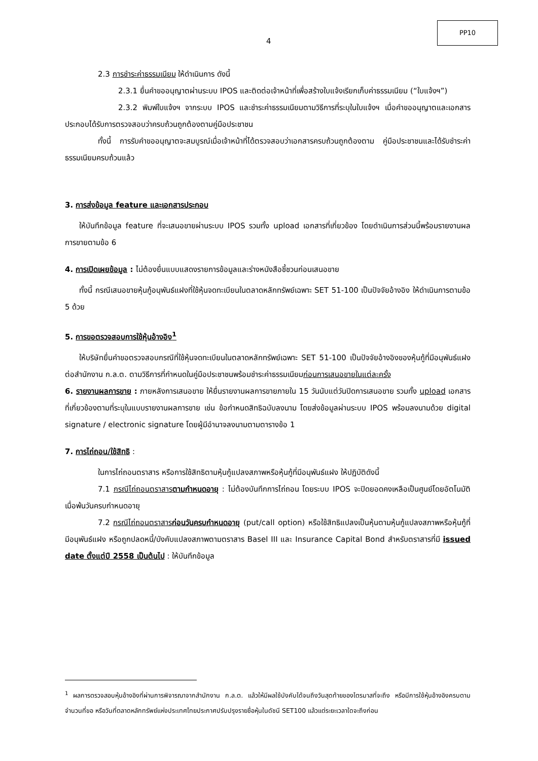4
PP10
2.3 การชำระค่าธรรมเนียม ให้ดำเนินการ ดังนี้
2.3.1 ยื่นคำขออนุญาตผ่านระบบ IPOS และติดต่อเจ้าหน้าที่เพื่อสร้างใบแจ้งเรียกเก็บค่าธรรมเนียม (“ใบแจ้งฯ”)
2.3.2 พิมพ์ใบแจ้งฯ จากระบบ IPOS และชำระค่าธรรมเนียมตามวิธีการที่ระบุในใบแจ้งฯ เมื่อคำขออนุญาตและเอกสารประกอบได้รับการตรวจสอบว่าครบถ้วนถูกต้องตามคู่มือประชาชน
ทั้งนี้ การรับคำขออนุญาตจะสมบูรณ์เมื่อเจ้าหน้าที่ได้ตรวจสอบว่าเอกสารครบถ้วนถูกต้องตาม คู่มือประชาชนและได้รับชำระค่าธรรมเนียมครบถ้วนแล้ว
3. การส่งข้อมูล feature และเอกสารประกอบ
ให้บันทึกข้อมูล feature ที่จะเสนอขายผ่านระบบ IPOS รวมทั้ง upload เอกสารที่เกี่ยวข้อง โดยดำเนินการส่วนนี้พร้อมรายงานผลการขายตามข้อ 6
4. การเปิดเผยข้อมูล : ไม่ต้องยื่นแบบแสดงรายการข้อมูลและร่างหนังสือชี้ชวนก่อนเสนอขาย
ทั้งนี้ กรณีเสนอขายหุ้นกู้อนุพันธ์แฝงที่ใช้หุ้นจดทะเบียนในตลาดหลักทรัพย์เฉพาะ SET 51-100 เป็นปัจจัยอ้างอิง ให้ดำเนินการตามข้อ 5 ด้วย
5. การขอตรวจสอบการใช้หุ้นอ้างอิง<sup>1</sup>
ให้บริษัทยื่นคำขอตรวจสอบกรณีที่ใช้หุ้นจดทะเบียนในตลาดหลักทรัพย์เฉพาะ SET 51-100 เป็นปัจจัยอ้างอิงของหุ้นกู้ที่มีอนุพันธ์แฝง ต่อสำนักงาน ก.ล.ต. ตามวิธีการที่กำหนดในคู่มือประชาชนพร้อมชำระค่าธรรมเนียมก่อนการเสนอขายในแต่ละครั้ง
6. รายงานผลการขาย : ภายหลังการเสนอขาย ให้ยื่นรายงานผลการขายภายใน 15 วันนับแต่วันปิดการเสนอขาย รวมทั้ง upload เอกสารที่เกี่ยวข้องตามที่ระบุในแบบรายงานผลการขาย เช่น ข้อกำหนดสิทธิฉบับลงนาม โดยส่งข้อมูลผ่านระบบ IPOS พร้อมลงนามด้วย digital signature / electronic signature โดยผู้มีอำนาจลงนามตามตารางข้อ 1
7. การไถ่ถอน/ใช้สิทธิ :
ในการไถ่ถอนตราสาร หรือการใช้สิทธิตามหุ้นกู้แปลงสภาพหรือหุ้นกู้ที่มีอนุพันธ์แฝง ให้ปฏิบัติดังนี้
7.1 กรณีไถ่ถอนตราสารตามกำหนดอายุ : ไม่ต้องบันทึกการไถ่ถอน โดยระบบ IPOS จะปิดยอดคงเหลือเป็นศูนย์โดยอัตโนมัติเมื่อพ้นวันครบกำหนดอายุ
7.2 กรณีไถ่ถอนตราสารก่อนวันครบกำหนดอายุ (put/call option) หรือใช้สิทธิแปลงเป็นหุ้นตามหุ้นกู้แปลงสภาพหรือหุ้นกู้ที่มีอนุพันธ์แฝง หรือถูกปลดหนี้/บังคับแปลงสภาพตามตราสาร Basel III และ Insurance Capital Bond สำหรับตราสารที่มี issued date ตั้งแต่ปี 2558 เป็นต้นไป : ให้บันทึกข้อมูล
<sup>1</sup> ผลการตรวจสอบหุ้นอ้างอิงที่ผ่านการพิจารณาจากสำนักงาน ก.ล.ต. แล้วให้มีผลใช้บังคับได้จนถึงวันสุดท้ายของไตรมาสที่จะถึง หรือมีการใช้หุ้นอ้างอิงครบตามจำนวนที่ขอ หรือวันที่ตลาดหลักทรัพย์แห่งประเทศไทยประกาศปรับปรุงรายชื่อหุ้นในดัชนี SET100 แล้วแต่ระยะเวลาใดจะถึงก่อน